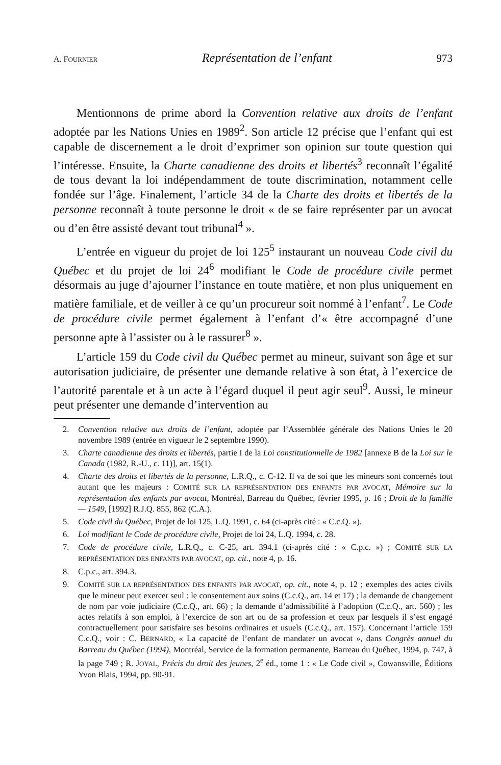A. FOURNIER Représentation de l’enfant 973
Mentionnons de prime abord la Convention relative aux droits de l’enfant adoptée par les Nations Unies en 1989<sup>2</sup>. Son article 12 précise que l’enfant qui est capable de discernement a le droit d’exprimer son opinion sur toute question qui l’intéresse. Ensuite, la Charte canadienne des droits et libertés<sup>3</sup> reconnaît l’égalité de tous devant la loi indépendamment de toute discrimination, notamment celle fondée sur l’âge. Finalement, l’article 34 de la Charte des droits et libertés de la personne reconnaît à toute personne le droit « de se faire représenter par un avocat ou d’en être assisté devant tout tribunal<sup>4</sup> ».
L’entrée en vigueur du projet de loi 125<sup>5</sup> instaurant un nouveau Code civil du Québec et du projet de loi 24<sup>6</sup> modifiant le Code de procédure civile permet désormais au juge d’ajourner l’instance en toute matière, et non plus uniquement en matière familiale, et de veiller à ce qu’un procureur soit nommé à l’enfant<sup>7</sup>. Le Code de procédure civile permet également à l’enfant d’« être accompagné d’une personne apte à l’assister ou à le rassurer<sup>8</sup> ».
L’article 159 du Code civil du Québec permet au mineur, suivant son âge et sur autorisation judiciaire, de présenter une demande relative à son état, à l’exercice de l’autorité parentale et à un acte à l’égard duquel il peut agir seul<sup>9</sup>. Aussi, le mineur peut présenter une demande d’intervention au
2. Convention relative aux droits de l’enfant, adoptée par l’Assemblée générale des Nations Unies le 20 novembre 1989 (entrée en vigueur le 2 septembre 1990).
3. Charte canadienne des droits et libertés, partie I de la Loi constitutionnelle de 1982 [annexe B de la Loi sur le Canada (1982, R.-U., c. 11)], art. 15(1).
4. Charte des droits et libertés de la personne, L.R.Q., c. C-12. Il va de soi que les mineurs sont concernés tout autant que les majeurs : COMITÉ SUR LA REPRÉSENTATION DES ENFANTS PAR AVOCAT, Mémoire sur la représentation des enfants par avocat, Montréal, Barreau du Québec, février 1995, p. 16 ; Droit de la famille — 1549, [1992] R.J.Q. 855, 862 (C.A.).
5. Code civil du Québec, Projet de loi 125, L.Q. 1991, c. 64 (ci-après cité : « C.c.Q. »).
6. Loi modifiant le Code de procédure civile, Projet de loi 24, L.Q. 1994, c. 28.
7. Code de procédure civile, L.R.Q., c. C-25, art. 394.1 (ci-après cité : « C.p.c. ») ; COMITÉ SUR LA REPRÉSENTATION DES ENFANTS PAR AVOCAT, op. cit., note 4, p. 16.
8. C.p.c., art. 394.3.
9. COMITÉ SUR LA REPRÉSENTATION DES ENFANTS PAR AVOCAT, op. cit., note 4, p. 12 ; exemples des actes civils que le mineur peut exercer seul : le consentement aux soins (C.c.Q., art. 14 et 17) ; la demande de changement de nom par voie judiciaire (C.c.Q., art. 66) ; la demande d’admissibilité à l’adoption (C.c.Q., art. 560) ; les actes relatifs à son emploi, à l’exercice de son art ou de sa profession et ceux par lesquels il s’est engagé contractuellement pour satisfaire ses besoins ordinaires et usuels (C.c.Q., art. 157). Concernant l’article 159 C.c.Q., voir : C. BERNARD, « La capacité de l’enfant de mandater un avocat », dans Congrès annuel du Barreau du Québec (1994), Montréal, Service de la formation permanente, Barreau du Québec, 1994, p. 747, à la page 749 ; R. JOYAL, Précis du droit des jeunes, 2<sup>e</sup> éd., tome 1 : « Le Code civil », Cowansville, Éditions Yvon Blais, 1994, pp. 90-91.